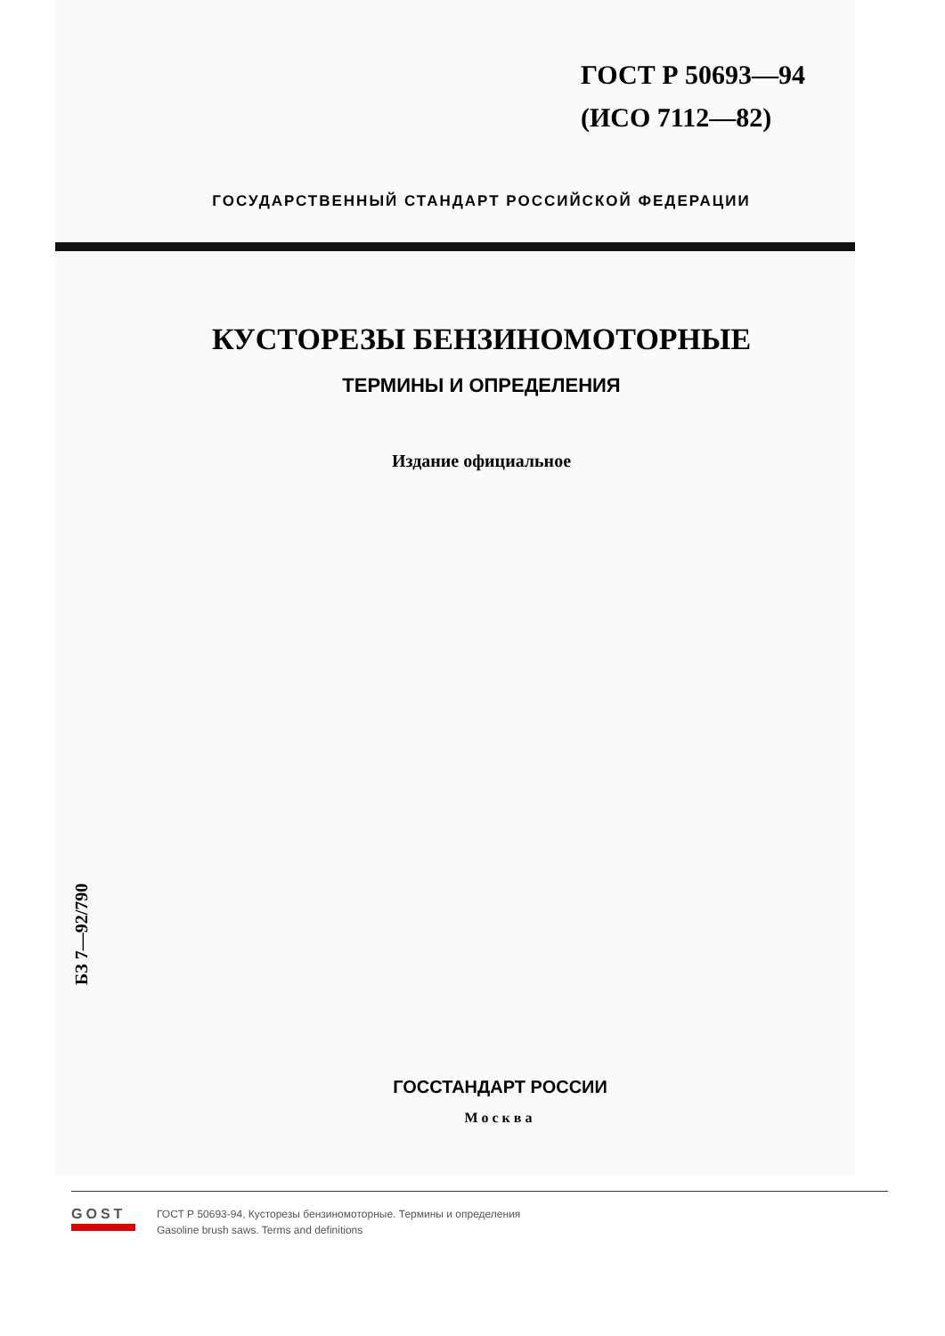ГОСТ Р 50693—94
(ИСО 7112—82)
ГОСУДАРСТВЕННЫЙ СТАНДАРТ РОССИЙСКОЙ ФЕДЕРАЦИИ
КУСТОРЕЗЫ БЕНЗИНОМОТОРНЫЕ
ТЕРМИНЫ И ОПРЕДЕЛЕНИЯ
Издание официальное
БЗ 7—92/790
ГОССТАНДАРТ РОССИИ
Москва
GOST
ГОСТ Р 50693-94, Кусторезы бензиномоторные. Термины и определения
Gasoline brush saws. Terms and definitions